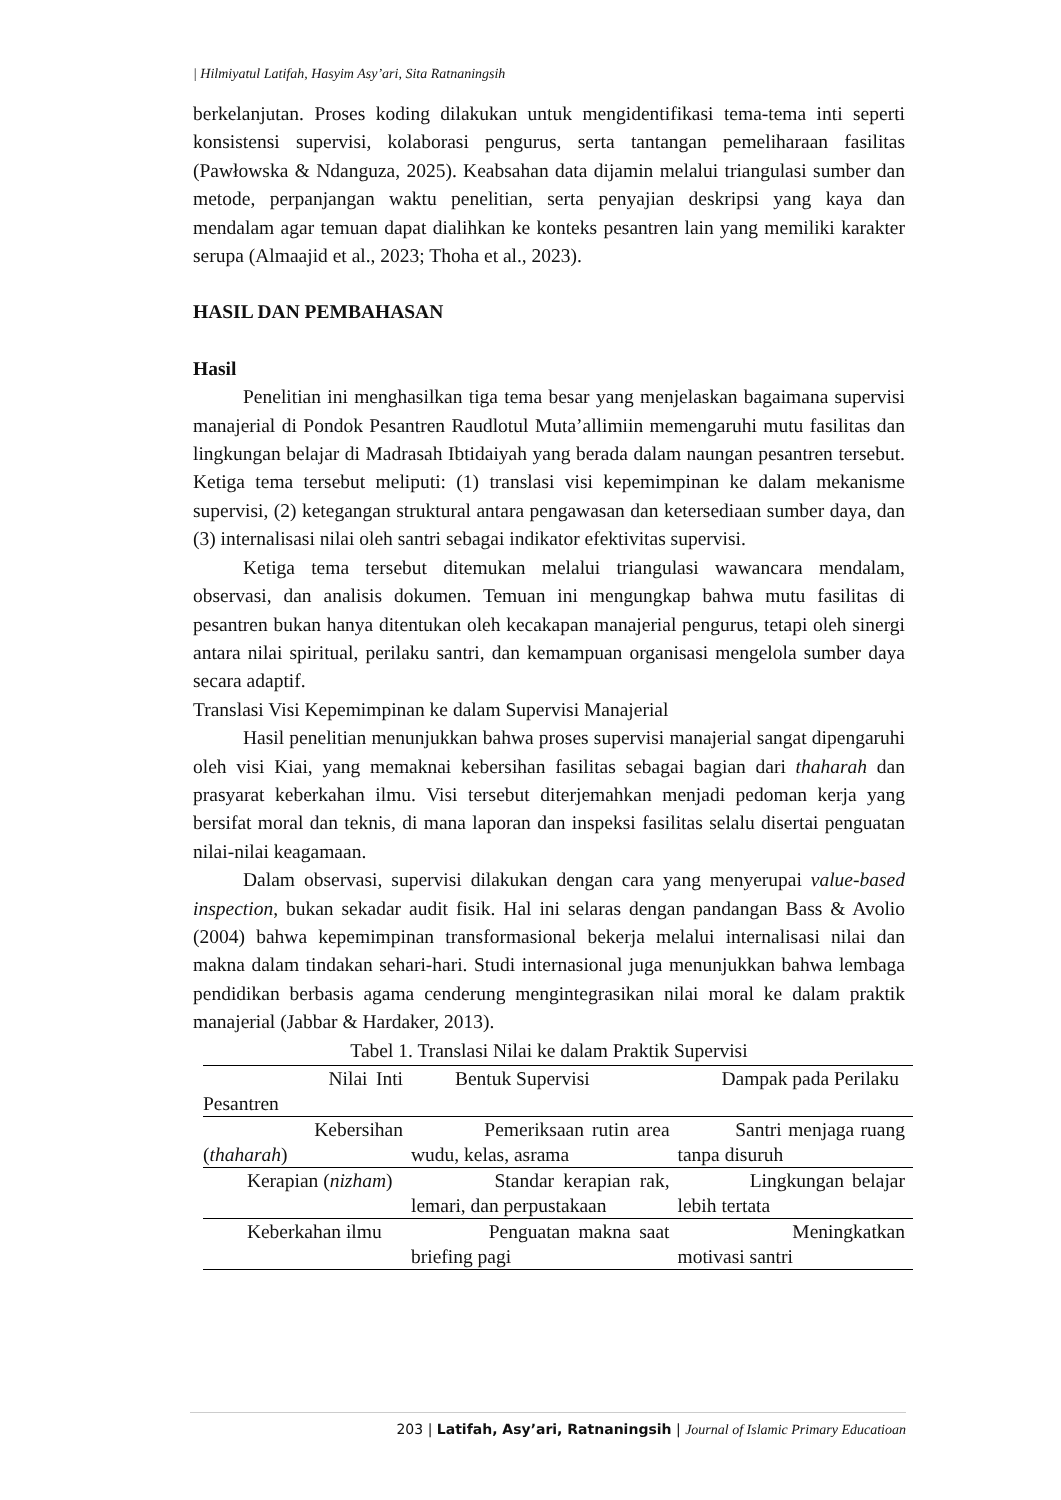| Hilmiyatul Latifah, Hasyim Asy’ari, Sita Ratnaningsih
berkelanjutan. Proses koding dilakukan untuk mengidentifikasi tema-tema inti seperti konsistensi supervisi, kolaborasi pengurus, serta tantangan pemeliharaan fasilitas (Pawłowska & Ndanguza, 2025). Keabsahan data dijamin melalui triangulasi sumber dan metode, perpanjangan waktu penelitian, serta penyajian deskripsi yang kaya dan mendalam agar temuan dapat dialihkan ke konteks pesantren lain yang memiliki karakter serupa (Almaajid et al., 2023; Thoha et al., 2023).
HASIL DAN PEMBAHASAN
Hasil
Penelitian ini menghasilkan tiga tema besar yang menjelaskan bagaimana supervisi manajerial di Pondok Pesantren Raudlotul Muta’allimiin memengaruhi mutu fasilitas dan lingkungan belajar di Madrasah Ibtidaiyah yang berada dalam naungan pesantren tersebut. Ketiga tema tersebut meliputi: (1) translasi visi kepemimpinan ke dalam mekanisme supervisi, (2) ketegangan struktural antara pengawasan dan ketersediaan sumber daya, dan (3) internalisasi nilai oleh santri sebagai indikator efektivitas supervisi.
Ketiga tema tersebut ditemukan melalui triangulasi wawancara mendalam, observasi, dan analisis dokumen. Temuan ini mengungkap bahwa mutu fasilitas di pesantren bukan hanya ditentukan oleh kecakapan manajerial pengurus, tetapi oleh sinergi antara nilai spiritual, perilaku santri, dan kemampuan organisasi mengelola sumber daya secara adaptif.
Translasi Visi Kepemimpinan ke dalam Supervisi Manajerial
Hasil penelitian menunjukkan bahwa proses supervisi manajerial sangat dipengaruhi oleh visi Kiai, yang memaknai kebersihan fasilitas sebagai bagian dari thaharah dan prasyarat keberkahan ilmu. Visi tersebut diterjemahkan menjadi pedoman kerja yang bersifat moral dan teknis, di mana laporan dan inspeksi fasilitas selalu disertai penguatan nilai-nilai keagamaan.
Dalam observasi, supervisi dilakukan dengan cara yang menyerupai value-based inspection, bukan sekadar audit fisik. Hal ini selaras dengan pandangan Bass & Avolio (2004) bahwa kepemimpinan transformasional bekerja melalui internalisasi nilai dan makna dalam tindakan sehari-hari. Studi internasional juga menunjukkan bahwa lembaga pendidikan berbasis agama cenderung mengintegrasikan nilai moral ke dalam praktik manajerial (Jabbar & Hardaker, 2013).
Tabel 1. Translasi Nilai ke dalam Praktik Supervisi
| Nilai Inti Pesantren | Bentuk Supervisi | Dampak pada Perilaku |
| --- | --- | --- |
| Kebersihan ( thaharah ) | Pemeriksaan rutin area wudu, kelas, asrama | Santri menjaga ruang tanpa disuruh |
| Kerapian ( nizham ) | Standar kerapian rak, lemari, dan perpustakaan | Lingkungan belajar lebih tertata |
| Keberkahan ilmu | Penguatan makna saat briefing pagi | Meningkatkan motivasi santri |
203 | Latifah, Asy’ari, Ratnaningsih | Journal of Islamic Primary Educatioan